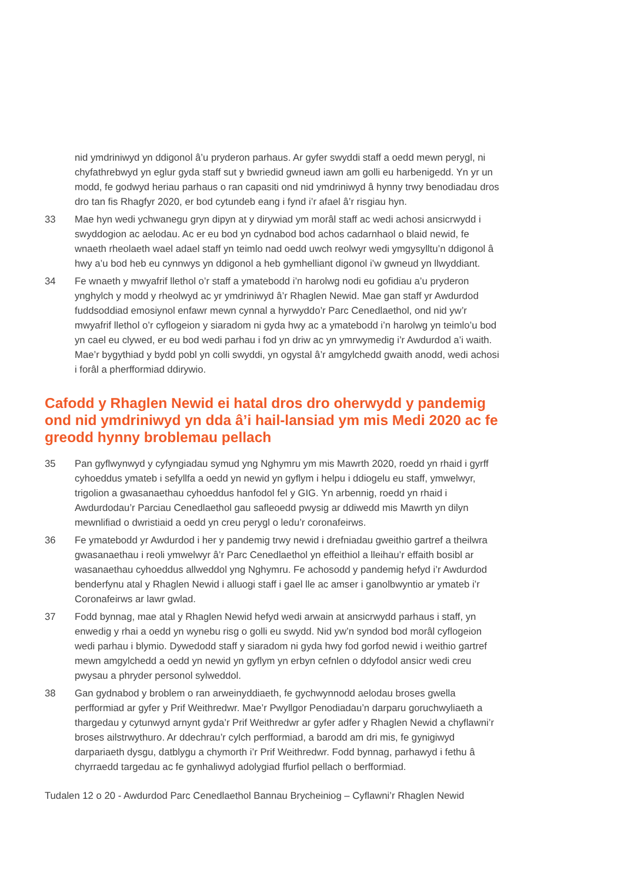nid ymdriniwyd yn ddigonol â’u pryderon parhaus. Ar gyfer swyddi staff a oedd mewn perygl, ni chyfathrebwyd yn eglur gyda staff sut y bwriedid gwneud iawn am golli eu harbenigedd. Yn yr un modd, fe godwyd heriau parhaus o ran capasiti ond nid ymdriniwyd â hynny trwy benodiadau dros dro tan fis Rhagfyr 2020, er bod cytundeb eang i fynd i’r afael â’r risgiau hyn.
33 Mae hyn wedi ychwanegu gryn dipyn at y dirywiad ym morâl staff ac wedi achosi ansicrwydd i swyddogion ac aelodau. Ac er eu bod yn cydnabod bod achos cadarnhaol o blaid newid, fe wnaeth rheolaeth wael adael staff yn teimlo nad oedd uwch reolwyr wedi ymgysylltu’n ddigonol â hwy a’u bod heb eu cynnwys yn ddigonol a heb gymhelliant digonol i’w gwneud yn llwyddiant.
34 Fe wnaeth y mwyafrif llethol o’r staff a ymatebodd i’n harolwg nodi eu gofidiau a’u pryderon ynghylch y modd y rheolwyd ac yr ymdriniwyd â’r Rhaglen Newid. Mae gan staff yr Awdurdod fuddsoddiad emosiynol enfawr mewn cynnal a hyrwyddo’r Parc Cenedlaethol, ond nid yw’r mwyafrif llethol o’r cyflogeion y siaradom ni gyda hwy ac a ymatebodd i’n harolwg yn teimlo’u bod yn cael eu clywed, er eu bod wedi parhau i fod yn driw ac yn ymrwymedig i’r Awdurdod a’i waith. Mae’r bygythiad y bydd pobl yn colli swyddi, yn ogystal â’r amgylchedd gwaith anodd, wedi achosi i forâl a pherfformiad ddirywio.
Cafodd y Rhaglen Newid ei hatal dros dro oherwydd y pandemig ond nid ymdriniwyd yn dda â’i hail-lansiad ym mis Medi 2020 ac fe greodd hynny broblemau pellach
35 Pan gyflwynwyd y cyfyngiadau symud yng Nghymru ym mis Mawrth 2020, roedd yn rhaid i gyrff cyhoeddus ymateb i sefyllfa a oedd yn newid yn gyflym i helpu i ddiogelu eu staff, ymwelwyr, trigolion a gwasanaethau cyhoeddus hanfodol fel y GIG. Yn arbennig, roedd yn rhaid i Awdurdodau’r Parciau Cenedlaethol gau safleoedd pwysig ar ddiwedd mis Mawrth yn dilyn mewnlifiad o dwristiaid a oedd yn creu perygl o ledu’r coronafeirws.
36 Fe ymatebodd yr Awdurdod i her y pandemig trwy newid i drefniadau gweithio gartref a theilwra gwasanaethau i reoli ymwelwyr â’r Parc Cenedlaethol yn effeithiol a lleihau’r effaith bosibl ar wasanaethau cyhoeddus allweddol yng Nghymru. Fe achosodd y pandemig hefyd i’r Awdurdod benderfynu atal y Rhaglen Newid i alluogi staff i gael lle ac amser i ganolbwyntio ar ymateb i’r Coronafeirws ar lawr gwlad.
37 Fodd bynnag, mae atal y Rhaglen Newid hefyd wedi arwain at ansicrwydd parhaus i staff, yn enwedig y rhai a oedd yn wynebu risg o golli eu swydd. Nid yw’n syndod bod morâl cyflogeion wedi parhau i blymio. Dywedodd staff y siaradom ni gyda hwy fod gorfod newid i weithio gartref mewn amgylchedd a oedd yn newid yn gyflym yn erbyn cefnlen o ddyfodol ansicr wedi creu pwysau a phryder personol sylweddol.
38 Gan gydnabod y broblem o ran arweinyddiaeth, fe gychwynnodd aelodau broses gwella perfformiad ar gyfer y Prif Weithredwr. Mae’r Pwyllgor Penodiadau’n darparu goruchwyliaeth a thargedau y cytunwyd arnynt gyda’r Prif Weithredwr ar gyfer adfer y Rhaglen Newid a chyflawni’r broses ailstrwythuro. Ar ddechrau’r cylch perfformiad, a barodd am dri mis, fe gynigiwyd darpariaeth dysgu, datblygu a chymorth i’r Prif Weithredwr. Fodd bynnag, parhawyd i fethu â chyrraedd targedau ac fe gynhaliwyd adolygiad ffurfiol pellach o berfformiad.
Tudalen 12 o 20 - Awdurdod Parc Cenedlaethol Bannau Brycheiniog – Cyflawni’r Rhaglen Newid